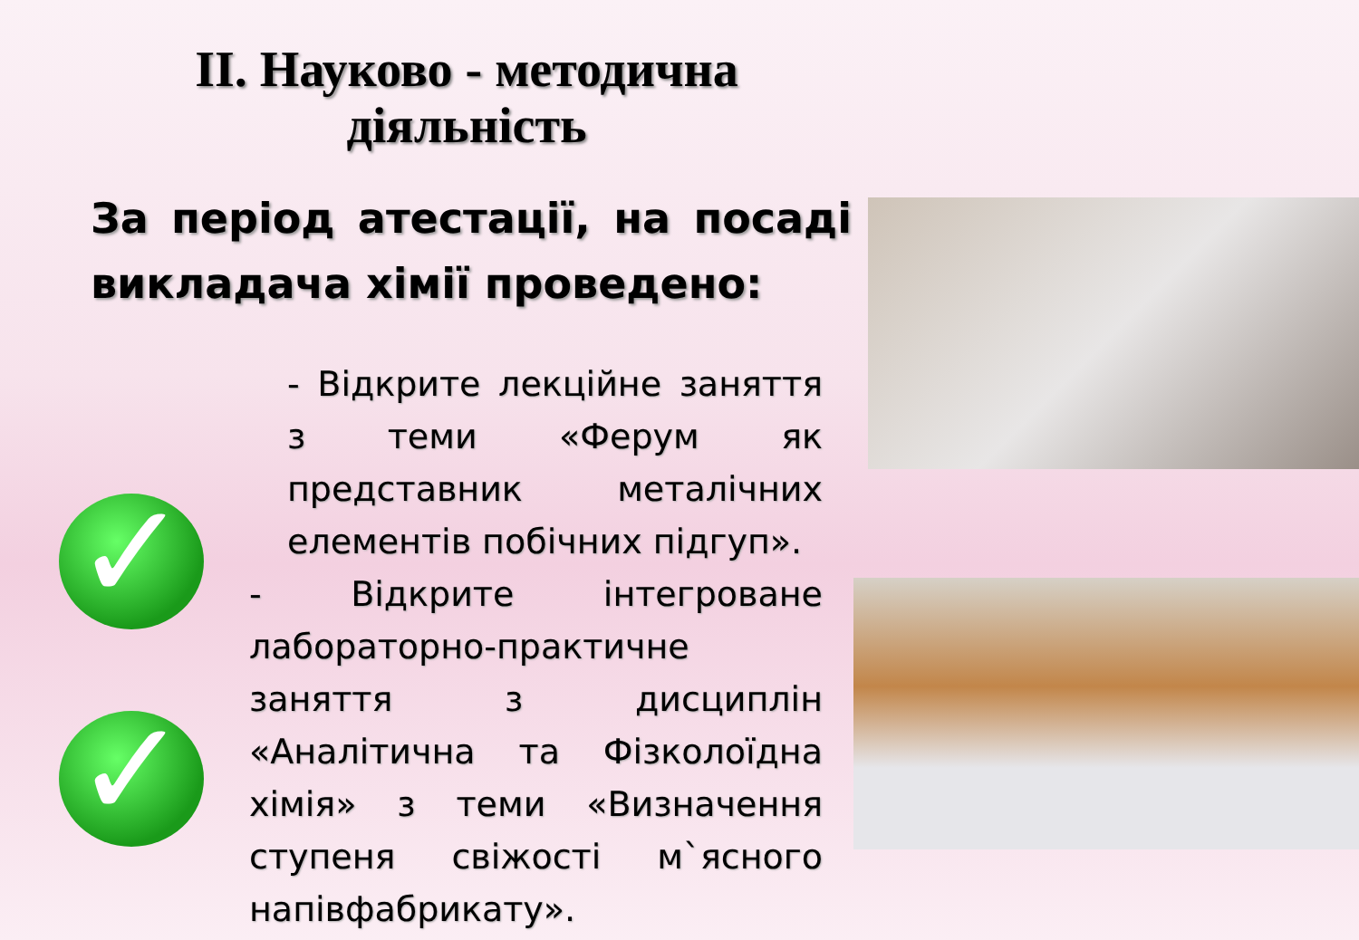ІІ. Науково - методична
діяльність
За період атестації, на посаді викладача хімії проведено:
✓
✓
- Відкрите лекційне заняття з теми «Ферум як представник металічних елементів побічних підгуп».
- Відкрите інтегроване лабораторно-практичне заняття з дисциплін «Аналітична та Фізколоїдна хімія» з теми «Визначення ступеня свіжості м`ясного напівфабрикату».